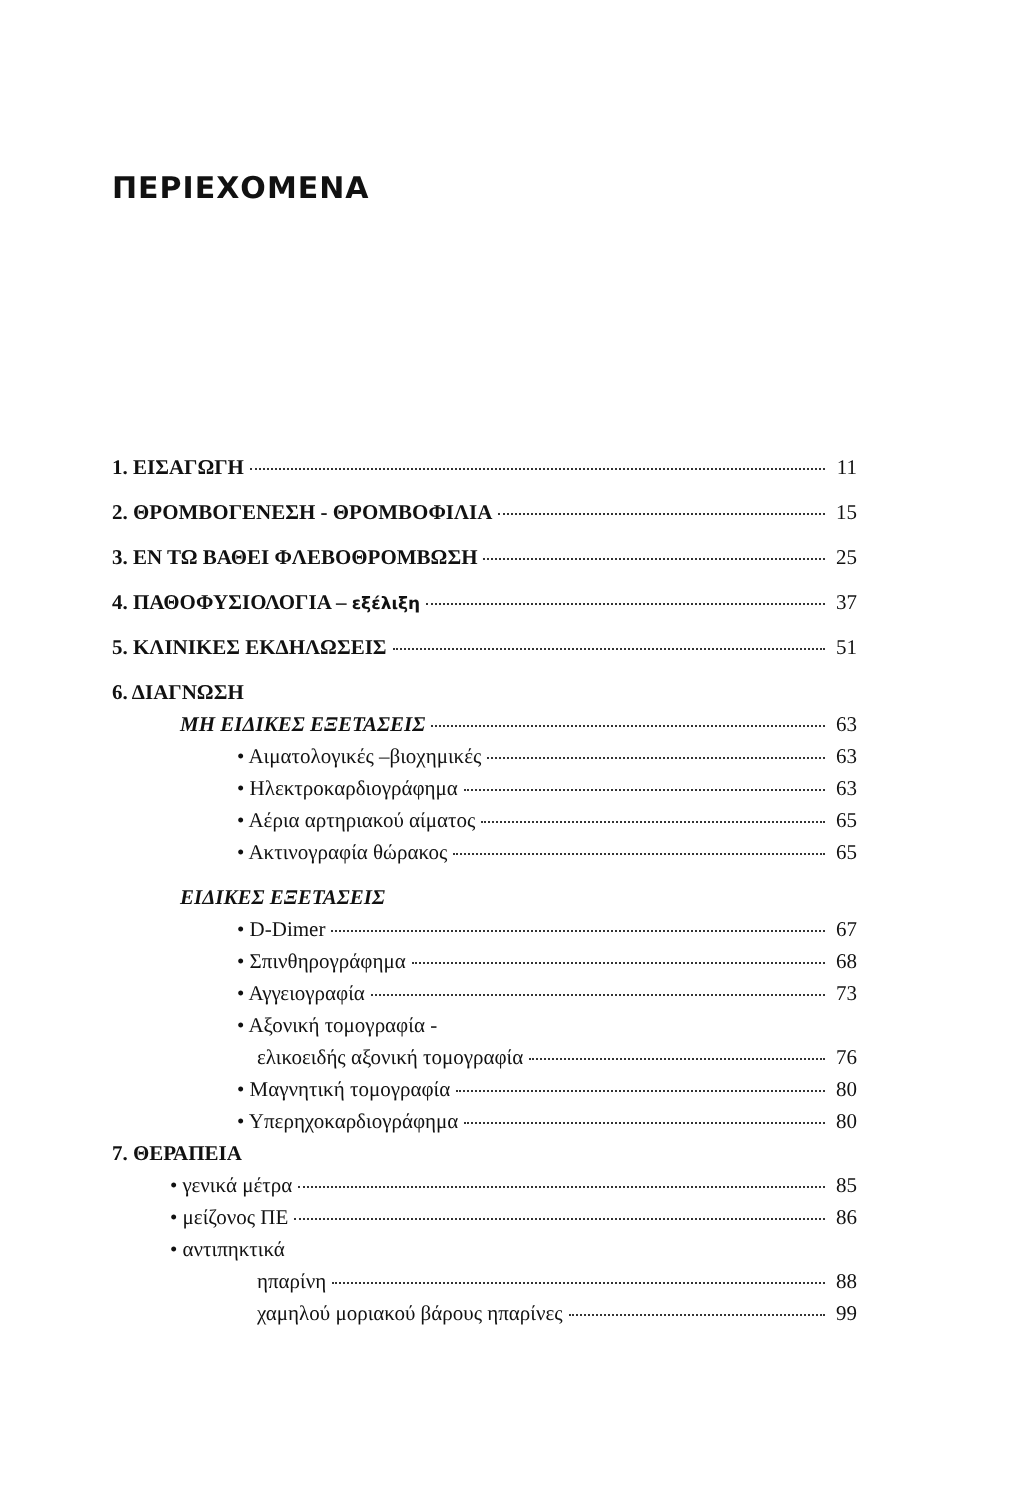ΠΕΡΙΕΧΟΜΕΝΑ
1. ΕΙΣΑΓΩΓΗ 11
2. ΘΡΟΜΒΟΓΕΝΕΣΗ - ΘΡΟΜΒΟΦΙΛΙΑ 15
3. ΕΝ ΤΩ ΒΑΘΕΙ ΦΛΕΒΟΘΡΟΜΒΩΣΗ 25
4. ΠΑΘΟΦΥΣΙΟΛΟΓΙΑ – εξέλιξη 37
5. ΚΛΙΝΙΚΕΣ ΕΚΔΗΛΩΣΕΙΣ 51
6. ΔΙΑΓΝΩΣΗ
ΜΗ ΕΙΔΙΚΕΣ ΕΞΕΤΑΣΕΙΣ 63
• Αιματολογικές –βιοχημικές 63
• Ηλεκτροκαρδιογράφημα 63
• Αέρια αρτηριακού αίματος 65
• Ακτινογραφία θώρακος 65
ΕΙΔΙΚΕΣ ΕΞΕΤΑΣΕΙΣ
• D-Dimer 67
• Σπινθηρογράφημα 68
• Αγγειογραφία 73
• Αξονική τομογραφία -
ελικοειδής αξονική τομογραφία 76
• Μαγνητική τομογραφία 80
• Υπερηχοκαρδιογράφημα 80
7. ΘΕΡΑΠΕΙΑ
• γενικά μέτρα 85
• μείζονος ΠΕ 86
• αντιπηκτικά
ηπαρίνη 88
χαμηλού μοριακού βάρους ηπαρίνες 99